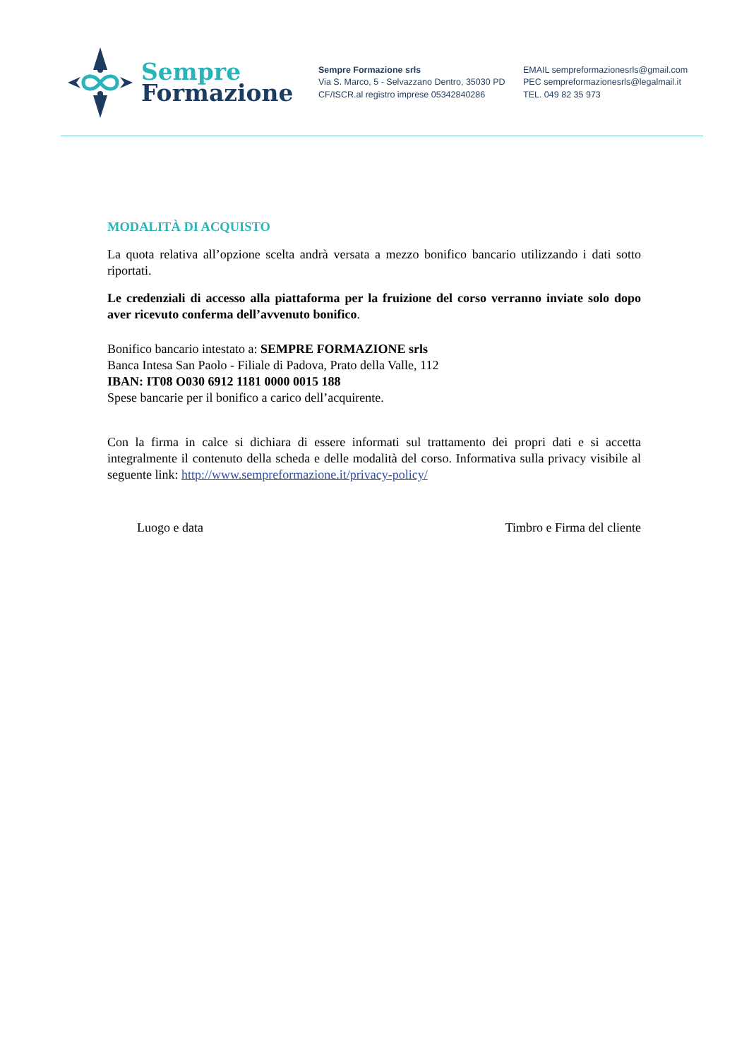Sempre
Formazione
Sempre Formazione srls
Via S. Marco, 5 - Selvazzano Dentro, 35030 PD
CF/ISCR.al registro imprese 05342840286
EMAIL sempreformazionesrls@gmail.com
PEC sempreformazionesrls@legalmail.it
TEL. 049 82 35 973
MODALITÀ DI ACQUISTO
La quota relativa all’opzione scelta andrà versata a mezzo bonifico bancario utilizzando i dati sotto riportati.
Le credenziali di accesso alla piattaforma per la fruizione del corso verranno inviate solo dopo aver ricevuto conferma dell’avvenuto bonifico.
Bonifico bancario intestato a: SEMPRE FORMAZIONE srls
Banca Intesa San Paolo - Filiale di Padova, Prato della Valle, 112
IBAN: IT08 O030 6912 1181 0000 0015 188
Spese bancarie per il bonifico a carico dell’acquirente.
Con la firma in calce si dichiara di essere informati sul trattamento dei propri dati e si accetta integralmente il contenuto della scheda e delle modalità del corso. Informativa sulla privacy visibile al seguente link: http://www.sempreformazione.it/privacy-policy/
Luogo e data Timbro e Firma del cliente